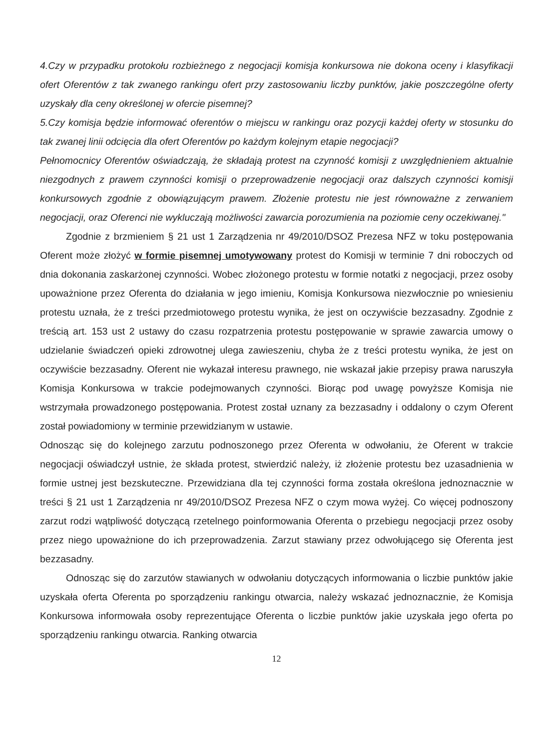4.Czy w przypadku protokołu rozbieżnego z negocjacji komisja konkursowa nie dokona oceny i klasyfikacji ofert Oferentów z tak zwanego rankingu ofert przy zastosowaniu liczby punktów, jakie poszczególne oferty uzyskały dla ceny określonej w ofercie pisemnej?
5.Czy komisja będzie informować oferentów o miejscu w rankingu oraz pozycji każdej oferty w stosunku do tak zwanej linii odcięcia dla ofert Oferentów po każdym kolejnym etapie negocjacji?
Pełnomocnicy Oferentów oświadczają, że składają protest na czynność komisji z uwzględnieniem aktualnie niezgodnych z prawem czynności komisji o przeprowadzenie negocjacji oraz dalszych czynności komisji konkursowych zgodnie z obowiązującym prawem. Złożenie protestu nie jest równoważne z zerwaniem negocjacji, oraz Oferenci nie wykluczają możliwości zawarcia porozumienia na poziomie ceny oczekiwanej."
Zgodnie z brzmieniem § 21 ust 1 Zarządzenia nr 49/2010/DSOZ Prezesa NFZ w toku postępowania Oferent może złożyć w formie pisemnej umotywowany protest do Komisji w terminie 7 dni roboczych od dnia dokonania zaskarżonej czynności. Wobec złożonego protestu w formie notatki z negocjacji, przez osoby upoważnione przez Oferenta do działania w jego imieniu, Komisja Konkursowa niezwłocznie po wniesieniu protestu uznała, że z treści przedmiotowego protestu wynika, że jest on oczywiście bezzasadny. Zgodnie z treścią art. 153 ust 2 ustawy do czasu rozpatrzenia protestu postępowanie w sprawie zawarcia umowy o udzielanie świadczeń opieki zdrowotnej ulega zawieszeniu, chyba że z treści protestu wynika, że jest on oczywiście bezzasadny. Oferent nie wykazał interesu prawnego, nie wskazał jakie przepisy prawa naruszyła Komisja Konkursowa w trakcie podejmowanych czynności. Biorąc pod uwagę powyższe Komisja nie wstrzymała prowadzonego postępowania. Protest został uznany za bezzasadny i oddalony o czym Oferent został powiadomiony w terminie przewidzianym w ustawie.
Odnosząc się do kolejnego zarzutu podnoszonego przez Oferenta w odwołaniu, że Oferent w trakcie negocjacji oświadczył ustnie, że składa protest, stwierdzić należy, iż złożenie protestu bez uzasadnienia w formie ustnej jest bezskuteczne. Przewidziana dla tej czynności forma została określona jednoznacznie w treści § 21 ust 1 Zarządzenia nr 49/2010/DSOZ Prezesa NFZ o czym mowa wyżej. Co więcej podnoszony zarzut rodzi wątpliwość dotyczącą rzetelnego poinformowania Oferenta o przebiegu negocjacji przez osoby przez niego upoważnione do ich przeprowadzenia. Zarzut stawiany przez odwołującego się Oferenta jest bezzasadny.
Odnosząc się do zarzutów stawianych w odwołaniu dotyczących informowania o liczbie punktów jakie uzyskała oferta Oferenta po sporządzeniu rankingu otwarcia, należy wskazać jednoznacznie, że Komisja Konkursowa informowała osoby reprezentujące Oferenta o liczbie punktów jakie uzyskała jego oferta po sporządzeniu rankingu otwarcia. Ranking otwarcia
12